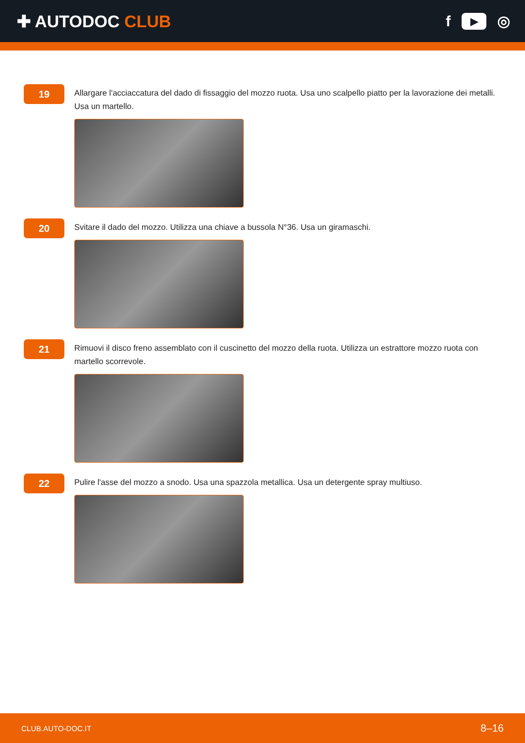✚ AUTODOC CLUB f ▶ ◎
19
Allargare l'acciaccatura del dado di fissaggio del mozzo ruota. Usa uno scalpello piatto per la lavorazione dei metalli. Usa un martello.
20
Svitare il dado del mozzo. Utilizza una chiave a bussola N°36. Usa un giramaschi.
21
Rimuovi il disco freno assemblato con il cuscinetto del mozzo della ruota. Utilizza un estrattore mozzo ruota con martello scorrevole.
22
Pulire l'asse del mozzo a snodo. Usa una spazzola metallica. Usa un detergente spray multiuso.
CLUB.AUTO-DOC.IT 8–16